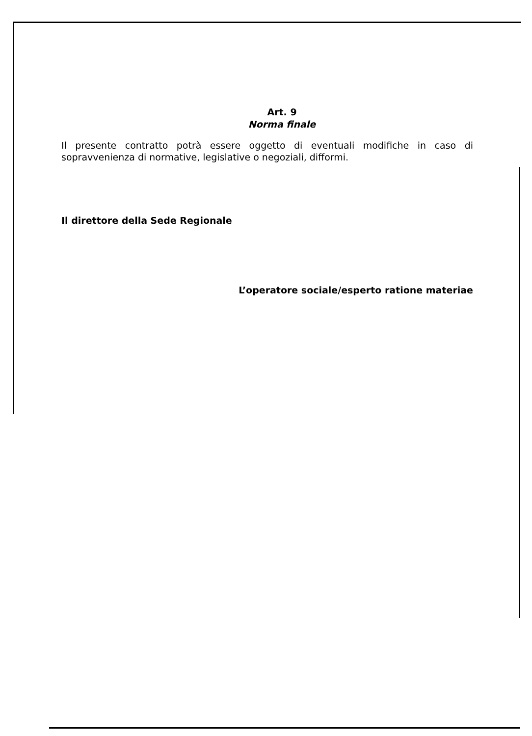Art. 9
Norma finale
Il presente contratto potrà essere oggetto di eventuali modifiche in caso di sopravvenienza di normative, legislative o negoziali, difformi.
Il direttore della Sede Regionale
L’operatore sociale/esperto ratione materiae